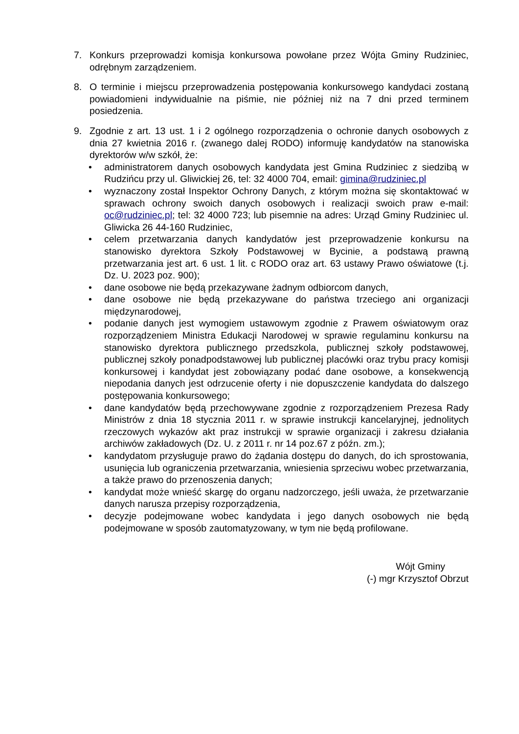7. Konkurs przeprowadzi komisja konkursowa powołane przez Wójta Gminy Rudziniec, odrębnym zarządzeniem.
8. O terminie i miejscu przeprowadzenia postępowania konkursowego kandydaci zostaną powiadomieni indywidualnie na piśmie, nie później niż na 7 dni przed terminem posiedzenia.
9. Zgodnie z art. 13 ust. 1 i 2 ogólnego rozporządzenia o ochronie danych osobowych z dnia 27 kwietnia 2016 r. (zwanego dalej RODO) informuję kandydatów na stanowiska dyrektorów w/w szkół, że:
• administratorem danych osobowych kandydata jest Gmina Rudziniec z siedzibą w Rudzińcu przy ul. Gliwickiej 26, tel: 32 4000 704, email: gimina@rudziniec.pl
• wyznaczony został Inspektor Ochrony Danych, z którym można się skontaktować w sprawach ochrony swoich danych osobowych i realizacji swoich praw e-mail: oc@rudziniec.pl; tel: 32 4000 723; lub pisemnie na adres: Urząd Gminy Rudziniec ul. Gliwicka 26 44-160 Rudziniec,
• celem przetwarzania danych kandydatów jest przeprowadzenie konkursu na stanowisko dyrektora Szkoły Podstawowej w Bycinie, a podstawą prawną przetwarzania jest art. 6 ust. 1 lit. c RODO oraz art. 63 ustawy Prawo oświatowe (t.j. Dz. U. 2023 poz. 900);
• dane osobowe nie będą przekazywane żadnym odbiorcom danych,
• dane osobowe nie będą przekazywane do państwa trzeciego ani organizacji międzynarodowej,
• podanie danych jest wymogiem ustawowym zgodnie z Prawem oświatowym oraz rozporządzeniem Ministra Edukacji Narodowej w sprawie regulaminu konkursu na stanowisko dyrektora publicznego przedszkola, publicznej szkoły podstawowej, publicznej szkoły ponadpodstawowej lub publicznej placówki oraz trybu pracy komisji konkursowej i kandydat jest zobowiązany podać dane osobowe, a konsekwencją niepodania danych jest odrzucenie oferty i nie dopuszczenie kandydata do dalszego postępowania konkursowego;
• dane kandydatów będą przechowywane zgodnie z rozporządzeniem Prezesa Rady Ministrów z dnia 18 stycznia 2011 r. w sprawie instrukcji kancelaryjnej, jednolitych rzeczowych wykazów akt praz instrukcji w sprawie organizacji i zakresu działania archiwów zakładowych (Dz. U. z 2011 r. nr 14 poz.67 z późn. zm.);
• kandydatom przysługuje prawo do żądania dostępu do danych, do ich sprostowania, usunięcia lub ograniczenia przetwarzania, wniesienia sprzeciwu wobec przetwarzania, a także prawo do przenoszenia danych;
• kandydat może wnieść skargę do organu nadzorczego, jeśli uważa, że przetwarzanie danych narusza przepisy rozporządzenia,
• decyzje podejmowane wobec kandydata i jego danych osobowych nie będą podejmowane w sposób zautomatyzowany, w tym nie będą profilowane.
Wójt Gminy
(-) mgr Krzysztof Obrzut